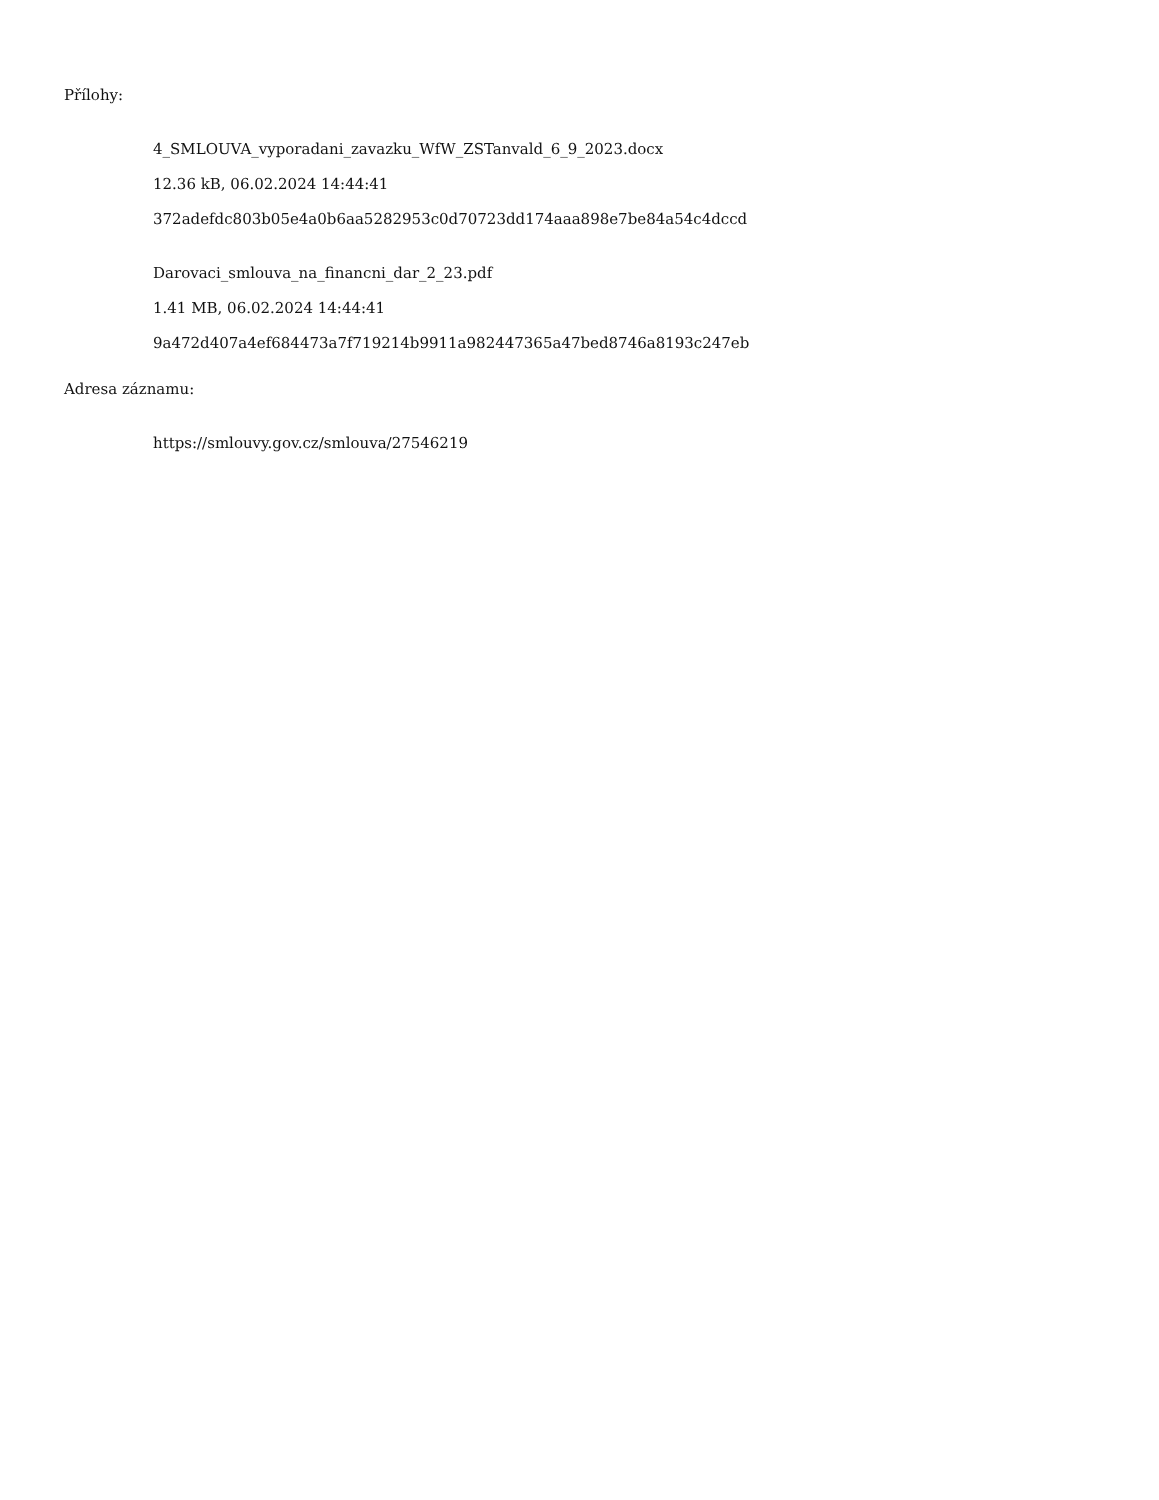Přílohy:
4_SMLOUVA_vyporadani_zavazku_WfW_ZSTanvald_6_9_2023.docx
12.36 kB, 06.02.2024 14:44:41
372adefdc803b05e4a0b6aa5282953c0d70723dd174aaa898e7be84a54c4dccd
Darovaci_smlouva_na_financni_dar_2_23.pdf
1.41 MB, 06.02.2024 14:44:41
9a472d407a4ef684473a7f719214b9911a982447365a47bed8746a8193c247eb
Adresa záznamu:
https://smlouvy.gov.cz/smlouva/27546219